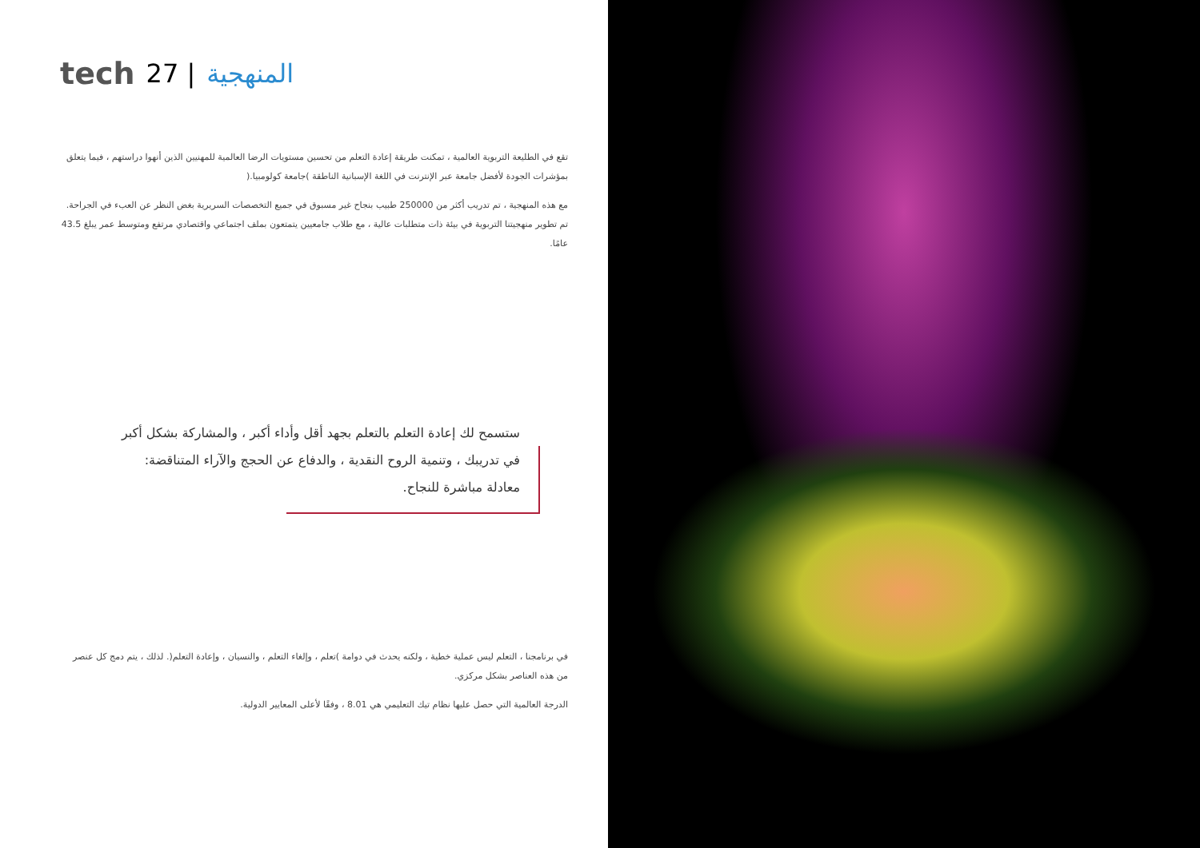tech 27 | المنهجية
تقع في الطليعة التربوية العالمية ، تمكنت طريقة إعادة التعلم من تحسين مستويات الرضا العالمية للمهنيين الذين أنهوا دراستهم ، فيما يتعلق بمؤشرات الجودة لأفضل جامعة عبر الإنترنت في اللغة الإسبانية الناطقة )جامعة كولومبيا.(
مع هذه المنهجية ، تم تدريب أكثر من 250000 طبيب بنجاح غير مسبوق في جميع التخصصات السريرية بغض النظر عن العبء في الجراحة. تم تطوير منهجيتنا التربوية في بيئة ذات متطلبات عالية ، مع طلاب جامعيين يتمتعون بملف اجتماعي واقتصادي مرتفع ومتوسط عمر يبلغ 43.5 عامًا.
ستسمح لك إعادة التعلم بالتعلم بجهد أقل وأداء أكبر ، والمشاركة بشكل أكبر في تدريبك ، وتنمية الروح النقدية ، والدفاع عن الحجج والآراء المتناقضة: معادلة مباشرة للنجاح.
في برنامجنا ، التعلم ليس عملية خطية ، ولكنه يحدث في دوامة )تعلم ، وإلغاء التعلم ، والنسيان ، وإعادة التعلم(. لذلك ، يتم دمج كل عنصر من هذه العناصر بشكل مركزي.
الدرجة العالمية التي حصل عليها نظام تيك التعليمي هي 8.01 ، وفقًا لأعلى المعايير الدولية.